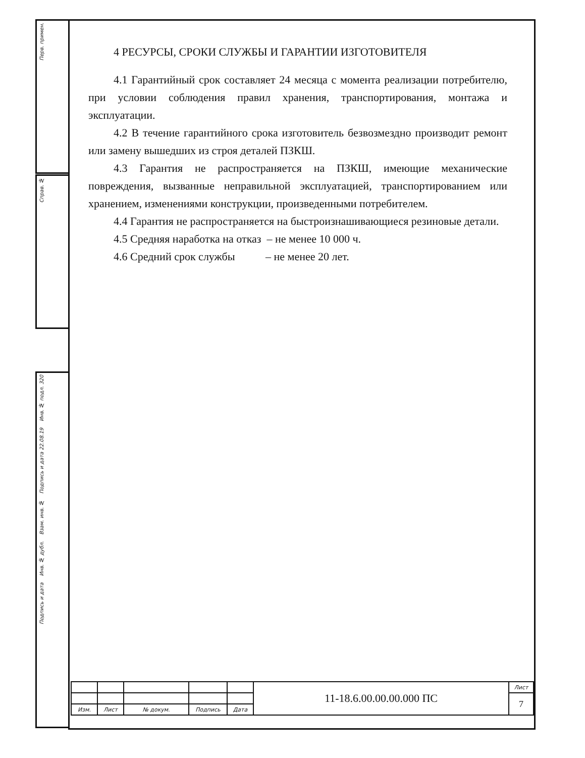Перв. примен.
Справ. №
Подпись и дата Инв. № дубл. Взам. инв. № Подпись и дата 22.08.19 Инв. № подл. 320
4 РЕСУРСЫ, СРОКИ СЛУЖБЫ И ГАРАНТИИ ИЗГОТОВИТЕЛЯ
4.1 Гарантийный срок составляет 24 месяца с момента реализации потребителю, при условии соблюдения правил хранения, транспортирования, монтажа и эксплуатации.
4.2 В течение гарантийного срока изготовитель безвозмездно производит ремонт или замену вышедших из строя деталей ПЗКШ.
4.3 Гарантия не распространяется на ПЗКШ, имеющие механические повреждения, вызванные неправильной эксплуатацией, транспортированием или хранением, изменениями конструкции, произведенными потребителем.
4.4 Гарантия не распространяется на быстроизнашивающиеся резиновые детали.
4.5 Средняя наработка на отказ – не менее 10 000 ч.
4.6 Средний срок службы – не менее 20 лет.
| | | | | | 11-18.6.00.00.00.000 ПС | Лист |
| | | | | | | 7 |
| Изм. | Лист | № докум. | Подпись | Дата | | |